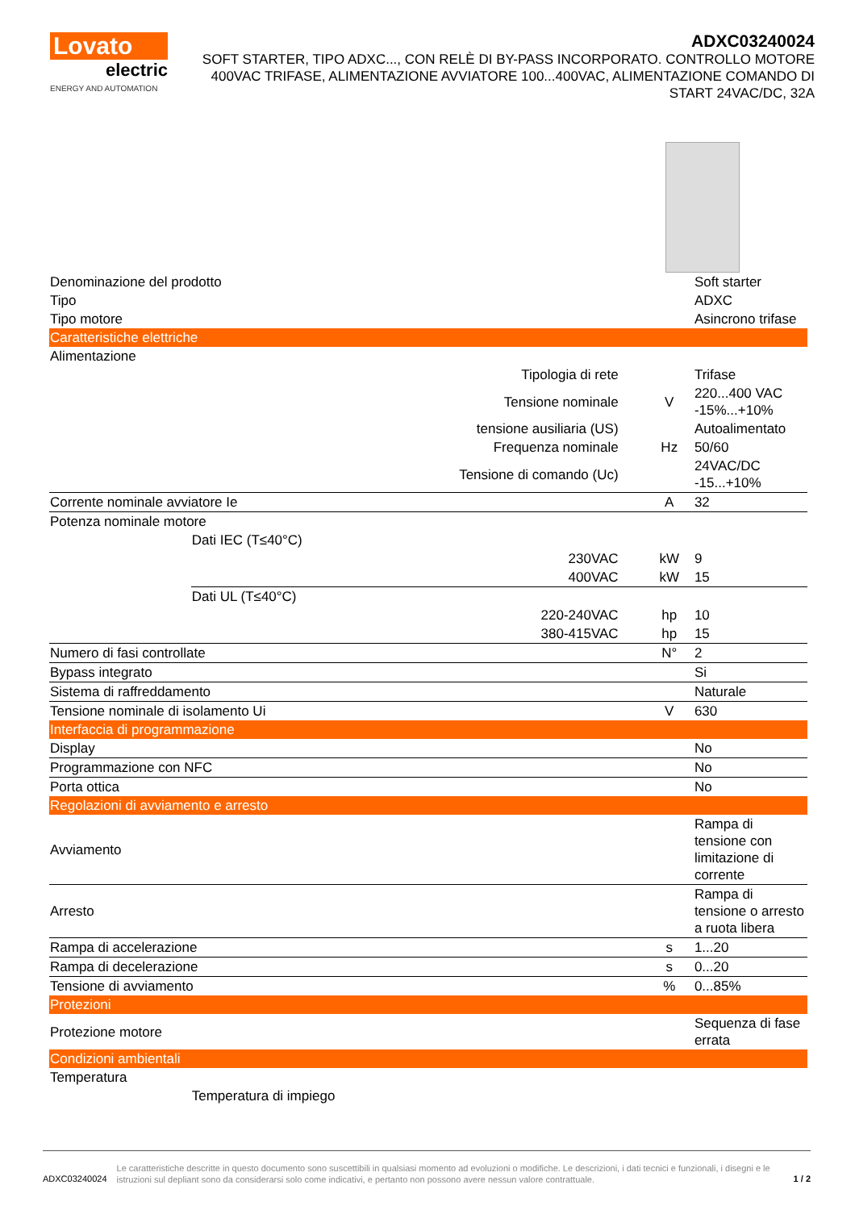Lovato
electric
ENERGY AND AUTOMATION
ADXC03240024
SOFT STARTER, TIPO ADXC..., CON RELÈ DI BY-PASS INCORPORATO. CONTROLLO MOTORE 400VAC TRIFASE, ALIMENTAZIONE AVVIATORE 100...400VAC, ALIMENTAZIONE COMANDO DI START 24VAC/DC, 32A
| Denominazione del prodotto | | | Soft starter |
| Tipo | | | ADXC |
| Tipo motore | | | Asincrono trifase |
| Caratteristiche elettriche | | | |
| Alimentazione | | | |
| | Tipologia di rete | | Trifase |
| | Tensione nominale | V | 220...400 VAC -15%...+10% |
| | tensione ausiliaria (US) | | Autoalimentato |
| | Frequenza nominale | Hz | 50/60 |
| | Tensione di comando (Uc) | | 24VAC/DC -15...+10% |
| Corrente nominale avviatore Ie | | A | 32 |
| Potenza nominale motore | | | |
| | Dati IEC (T≤40°C) | | |
| | 230VAC | kW | 9 |
| | 400VAC | kW | 15 |
| | Dati UL (T≤40°C) | | |
| | 220-240VAC | hp | 10 |
| | 380-415VAC | hp | 15 |
| Numero di fasi controllate | | N° | 2 |
| Bypass integrato | | | Si |
| Sistema di raffreddamento | | | Naturale |
| Tensione nominale di isolamento Ui | | V | 630 |
| Interfaccia di programmazione | | | |
| Display | | | No |
| Programmazione con NFC | | | No |
| Porta ottica | | | No |
| Regolazioni di avviamento e arresto | | | |
| Avviamento | | | Rampa di tensione con limitazione di corrente |
| Arresto | | | Rampa di tensione o arresto a ruota libera |
| Rampa di accelerazione | | s | 1...20 |
| Rampa di decelerazione | | s | 0...20 |
| Tensione di avviamento | | % | 0...85% |
| Protezioni | | | |
| Protezione motore | | | Sequenza di fase errata |
| Condizioni ambientali | | | |
| Temperatura | | | |
| | Temperatura di impiego | | |
ADXC03240024
Le caratteristiche descritte in questo documento sono suscettibili in qualsiasi momento ad evoluzioni o modifiche. Le descrizioni, i dati tecnici e funzionali, i disegni e le istruzioni sul depliant sono da considerarsi solo come indicativi, e pertanto non possono avere nessun valore contrattuale.
1 / 2